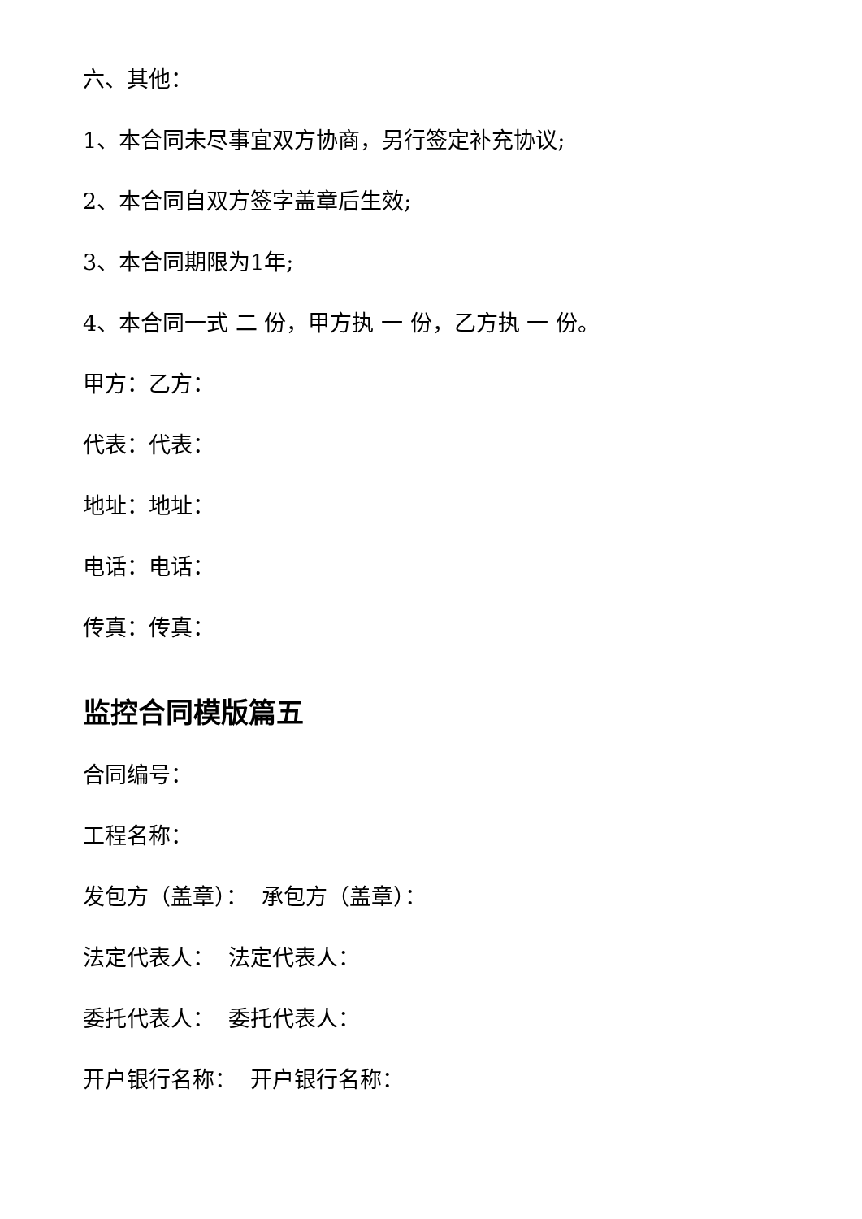六、其他：
1、本合同未尽事宜双方协商，另行签定补充协议;
2、本合同自双方签字盖章后生效;
3、本合同期限为1年;
4、本合同一式 二 份，甲方执 一 份，乙方执 一 份。
甲方：乙方：
代表：代表：
地址：地址：
电话：电话：
传真：传真：
监控合同模版篇五
合同编号：
工程名称：
发包方（盖章）： 承包方（盖章）：
法定代表人： 法定代表人：
委托代表人： 委托代表人：
开户银行名称： 开户银行名称：